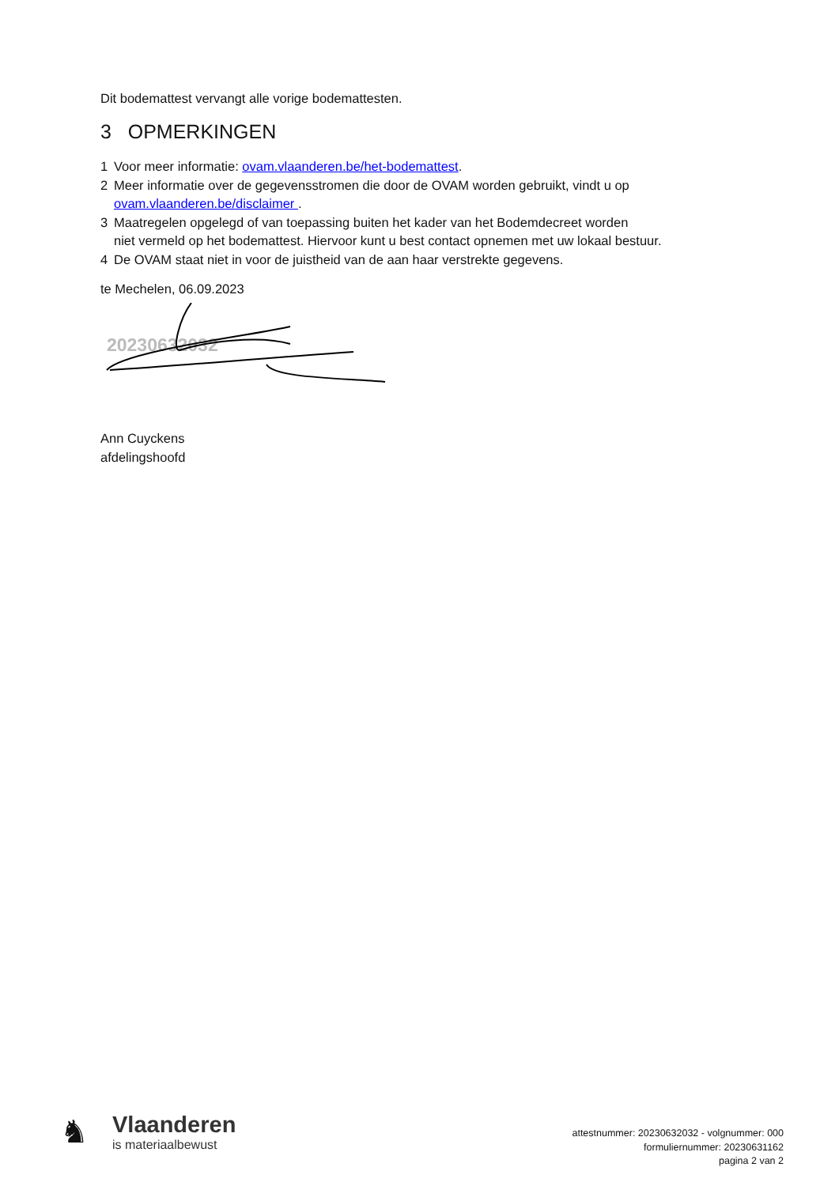Dit bodemattest vervangt alle vorige bodemattesten.
3 OPMERKINGEN
1 Voor meer informatie: ovam.vlaanderen.be/het-bodemattest.
2 Meer informatie over de gegevensstromen die door de OVAM worden gebruikt, vindt u op ovam.vlaanderen.be/disclaimer .
3 Maatregelen opgelegd of van toepassing buiten het kader van het Bodemdecreet worden
niet vermeld op het bodemattest. Hiervoor kunt u best contact opnemen met uw lokaal bestuur.
4 De OVAM staat niet in voor de juistheid van de aan haar verstrekte gegevens.
te Mechelen, 06.09.2023
20230632032
Ann Cuyckens
afdelingshoofd
♞
Vlaanderen
is materiaalbewust
attestnummer: 20230632032 - volgnummer: 000
formuliernummer: 20230631162
pagina 2 van 2